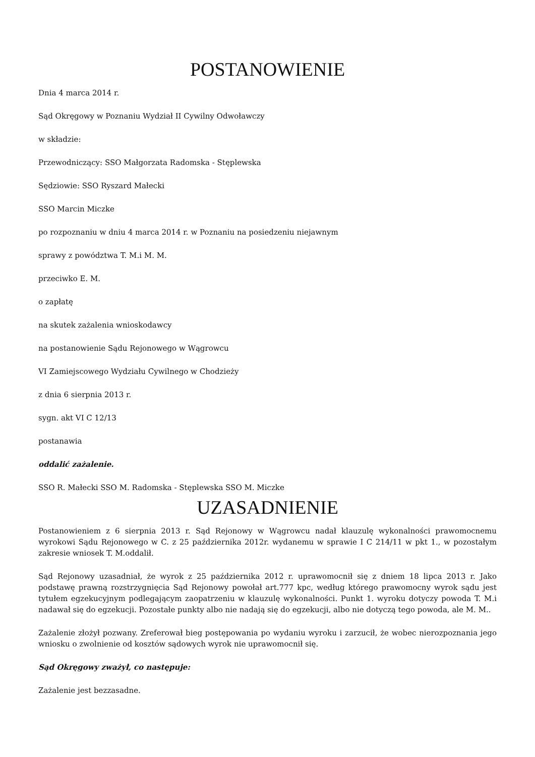POSTANOWIENIE
Dnia 4 marca 2014 r.
Sąd Okręgowy w Poznaniu Wydział II Cywilny Odwoławczy
w składzie:
Przewodniczący: SSO Małgorzata Radomska - Stęplewska
Sędziowie: SSO Ryszard Małecki
SSO Marcin Miczke
po rozpoznaniu w dniu 4 marca 2014 r. w Poznaniu na posiedzeniu niejawnym
sprawy z powództwa T. M.i M. M.
przeciwko E. M.
o zapłatę
na skutek zażalenia wnioskodawcy
na postanowienie Sądu Rejonowego w Wągrowcu
VI Zamiejscowego Wydziału Cywilnego w Chodzieży
z dnia 6 sierpnia 2013 r.
sygn. akt VI C 12/13
postanawia
oddalić zażalenie.
SSO R. Małecki SSO M. Radomska - Stęplewska SSO M. Miczke
UZASADNIENIE
Postanowieniem z 6 sierpnia 2013 r. Sąd Rejonowy w Wągrowcu nadał klauzulę wykonalności prawomocnemu wyrokowi Sądu Rejonowego w C. z 25 października 2012r. wydanemu w sprawie I C 214/11 w pkt 1., w pozostałym zakresie wniosek T. M.oddalił.
Sąd Rejonowy uzasadniał, że wyrok z 25 października 2012 r. uprawomocnił się z dniem 18 lipca 2013 r. Jako podstawę prawną rozstrzygnięcia Sąd Rejonowy powołał art.777 kpc, według którego prawomocny wyrok sądu jest tytułem egzekucyjnym podlegającym zaopatrzeniu w klauzulę wykonalności. Punkt 1. wyroku dotyczy powoda T. M.i nadawał się do egzekucji. Pozostałe punkty albo nie nadają się do egzekucji, albo nie dotyczą tego powoda, ale M. M..
Zażalenie złożył pozwany. Zreferował bieg postępowania po wydaniu wyroku i zarzucił, że wobec nierozpoznania jego wniosku o zwolnienie od kosztów sądowych wyrok nie uprawomocnił się.
Sąd Okręgowy zważył, co następuje:
Zażalenie jest bezzasadne.